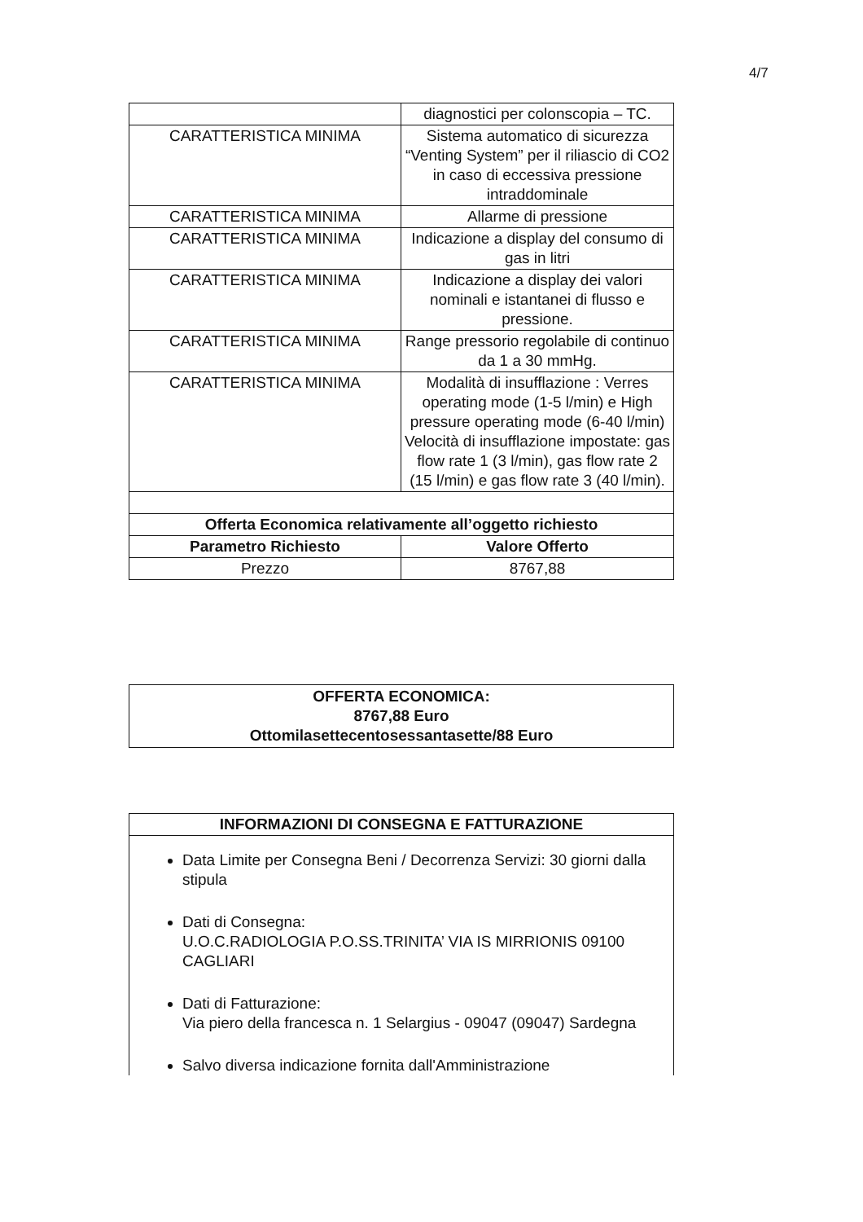4/7
| | diagnostici per colonscopia – TC. |
| CARATTERISTICA MINIMA | Sistema automatico di sicurezza “Venting System” per il riliascio di CO2 in caso di eccessiva pressione intraddominale |
| CARATTERISTICA MINIMA | Allarme di pressione |
| CARATTERISTICA MINIMA | Indicazione a display del consumo di gas in litri |
| CARATTERISTICA MINIMA | Indicazione a display dei valori nominali e istantanei di flusso e pressione. |
| CARATTERISTICA MINIMA | Range pressorio regolabile di continuo da 1 a 30 mmHg. |
| CARATTERISTICA MINIMA | Modalità di insufflazione : Verres operating mode (1-5 l/min) e High pressure operating mode (6-40 l/min) Velocità di insufflazione impostate: gas flow rate 1 (3 l/min), gas flow rate 2 (15 l/min) e gas flow rate 3 (40 l/min). |
| Offerta Economica relativamente all’oggetto richiesto | |
| Parametro Richiesto | Valore Offerto |
| Prezzo | 8767,88 |
OFFERTA ECONOMICA:
8767,88 Euro
Ottomilasettecentosessantasette/88 Euro
INFORMAZIONI DI CONSEGNA E FATTURAZIONE
Data Limite per Consegna Beni / Decorrenza Servizi: 30 giorni dalla stipula
Dati di Consegna:
U.O.C.RADIOLOGIA P.O.SS.TRINITA’ VIA IS MIRRIONIS 09100 CAGLIARI
Dati di Fatturazione:
Via piero della francesca n. 1 Selargius - 09047 (09047) Sardegna
Salvo diversa indicazione fornita dall'Amministrazione